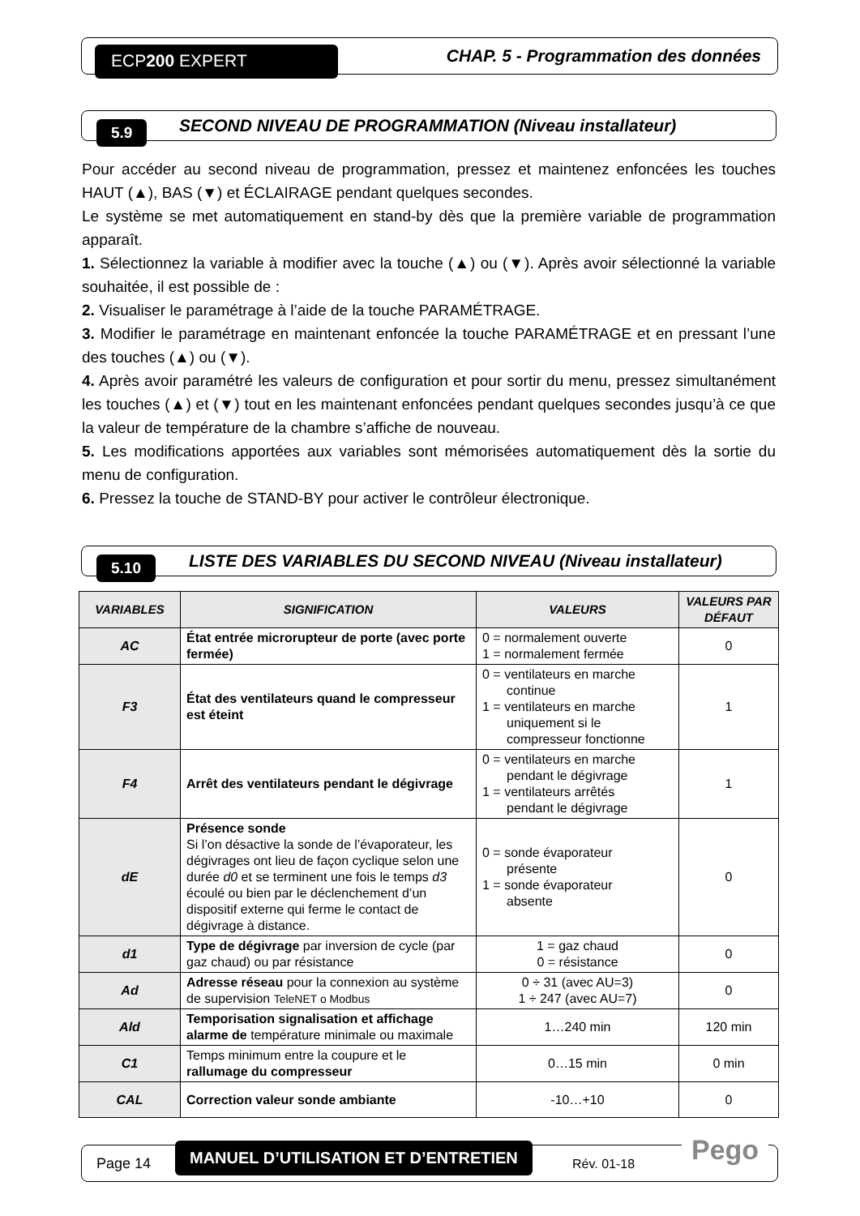ECP200 EXPERT CHAP. 5 - Programmation des données
5.9 SECOND NIVEAU DE PROGRAMMATION (Niveau installateur)
Pour accéder au second niveau de programmation, pressez et maintenez enfoncées les touches HAUT (▲), BAS (▼) et ÉCLAIRAGE pendant quelques secondes.
Le système se met automatiquement en stand-by dès que la première variable de programmation apparaît.
1. Sélectionnez la variable à modifier avec la touche (▲) ou (▼). Après avoir sélectionné la variable souhaitée, il est possible de :
2. Visualiser le paramétrage à l’aide de la touche PARAMÉTRAGE.
3. Modifier le paramétrage en maintenant enfoncée la touche PARAMÉTRAGE et en pressant l’une des touches (▲) ou (▼).
4. Après avoir paramétré les valeurs de configuration et pour sortir du menu, pressez simultanément les touches (▲) et (▼) tout en les maintenant enfoncées pendant quelques secondes jusqu’à ce que la valeur de température de la chambre s’affiche de nouveau.
5. Les modifications apportées aux variables sont mémorisées automatiquement dès la sortie du menu de configuration.
6. Pressez la touche de STAND-BY pour activer le contrôleur électronique.
5.10 LISTE DES VARIABLES DU SECOND NIVEAU (Niveau installateur)
| VARIABLES | SIGNIFICATION | VALEURS | VALEURS PAR DÉFAUT |
| --- | --- | --- | --- |
| AC | État entrée microrupteur de porte (avec porte fermée) | 0 = normalement ouverte 1 = normalement fermée | 0 |
| F3 | État des ventilateurs quand le compresseur est éteint | 0 = ventilateurs en marche continue 1 = ventilateurs en marche uniquement si le compresseur fonctionne | 1 |
| F4 | Arrêt des ventilateurs pendant le dégivrage | 0 = ventilateurs en marche pendant le dégivrage 1 = ventilateurs arrêtés pendant le dégivrage | 1 |
| dE | Présence sonde Si l’on désactive la sonde de l’évaporateur, les dégivrages ont lieu de façon cyclique selon une durée d0 et se terminent une fois le temps d3 écoulé ou bien par le déclenchement d’un dispositif externe qui ferme le contact de dégivrage à distance. | 0 = sonde évaporateur présente 1 = sonde évaporateur absente | 0 |
| d1 | Type de dégivrage par inversion de cycle (par gaz chaud) ou par résistance | 1 = gaz chaud 0 = résistance | 0 |
| Ad | Adresse réseau pour la connexion au système de supervision TeleNET o Modbus | 0 ÷ 31 (avec AU=3) 1 ÷ 247 (avec AU=7) | 0 |
| Ald | Temporisation signalisation et affichage alarme de température minimale ou maximale | 1…240 min | 120 min |
| C1 | Temps minimum entre la coupure et le rallumage du compresseur | 0…15 min | 0 min |
| CAL | Correction valeur sonde ambiante | -10…+10 | 0 |
Page 14
MANUEL D’UTILISATION ET D’ENTRETIEN
Rév. 01-18
Pego